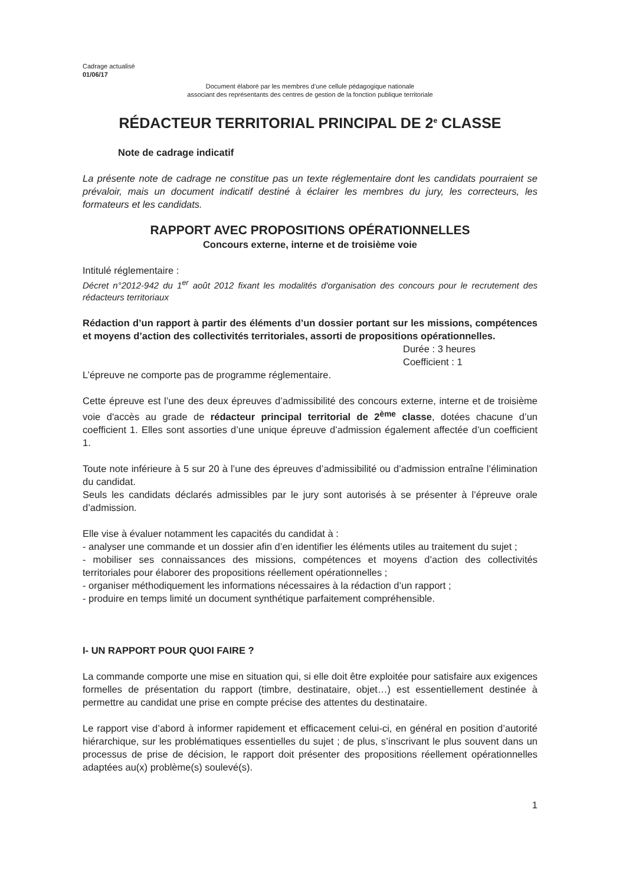Cadrage actualisé
01/06/17
Document élaboré par les membres d’une cellule pédagogique nationale
associant des représentants des centres de gestion de la fonction publique territoriale
RÉDACTEUR TERRITORIAL PRINCIPAL DE 2<sup>e</sup> CLASSE
Note de cadrage indicatif
La présente note de cadrage ne constitue pas un texte réglementaire dont les candidats pourraient se prévaloir, mais un document indicatif destiné à éclairer les membres du jury, les correcteurs, les formateurs et les candidats.
RAPPORT AVEC PROPOSITIONS OPÉRATIONNELLES
Concours externe, interne et de troisième voie
Intitulé réglementaire :
Décret n°2012-942 du 1<sup>er</sup> août 2012 fixant les modalités d'organisation des concours pour le recrutement des rédacteurs territoriaux
Rédaction d’un rapport à partir des éléments d’un dossier portant sur les missions, compétences et moyens d’action des collectivités territoriales, assorti de propositions opérationnelles.
Durée : 3 heures
Coefficient : 1
L’épreuve ne comporte pas de programme réglementaire.
Cette épreuve est l’une des deux épreuves d’admissibilité des concours externe, interne et de troisième voie d'accès au grade de rédacteur principal territorial de 2<sup>ème</sup> classe, dotées chacune d’un coefficient 1. Elles sont assorties d’une unique épreuve d’admission également affectée d’un coefficient 1.
Toute note inférieure à 5 sur 20 à l’une des épreuves d’admissibilité ou d’admission entraîne l’élimination du candidat.
Seuls les candidats déclarés admissibles par le jury sont autorisés à se présenter à l’épreuve orale d’admission.
Elle vise à évaluer notamment les capacités du candidat à :
- analyser une commande et un dossier afin d’en identifier les éléments utiles au traitement du sujet ;
- mobiliser ses connaissances des missions, compétences et moyens d’action des collectivités territoriales pour élaborer des propositions réellement opérationnelles ;
- organiser méthodiquement les informations nécessaires à la rédaction d’un rapport ;
- produire en temps limité un document synthétique parfaitement compréhensible.
I- UN RAPPORT POUR QUOI FAIRE ?
La commande comporte une mise en situation qui, si elle doit être exploitée pour satisfaire aux exigences formelles de présentation du rapport (timbre, destinataire, objet…) est essentiellement destinée à permettre au candidat une prise en compte précise des attentes du destinataire.
Le rapport vise d’abord à informer rapidement et efficacement celui-ci, en général en position d’autorité hiérarchique, sur les problématiques essentielles du sujet ; de plus, s’inscrivant le plus souvent dans un processus de prise de décision, le rapport doit présenter des propositions réellement opérationnelles adaptées au(x) problème(s) soulevé(s).
1